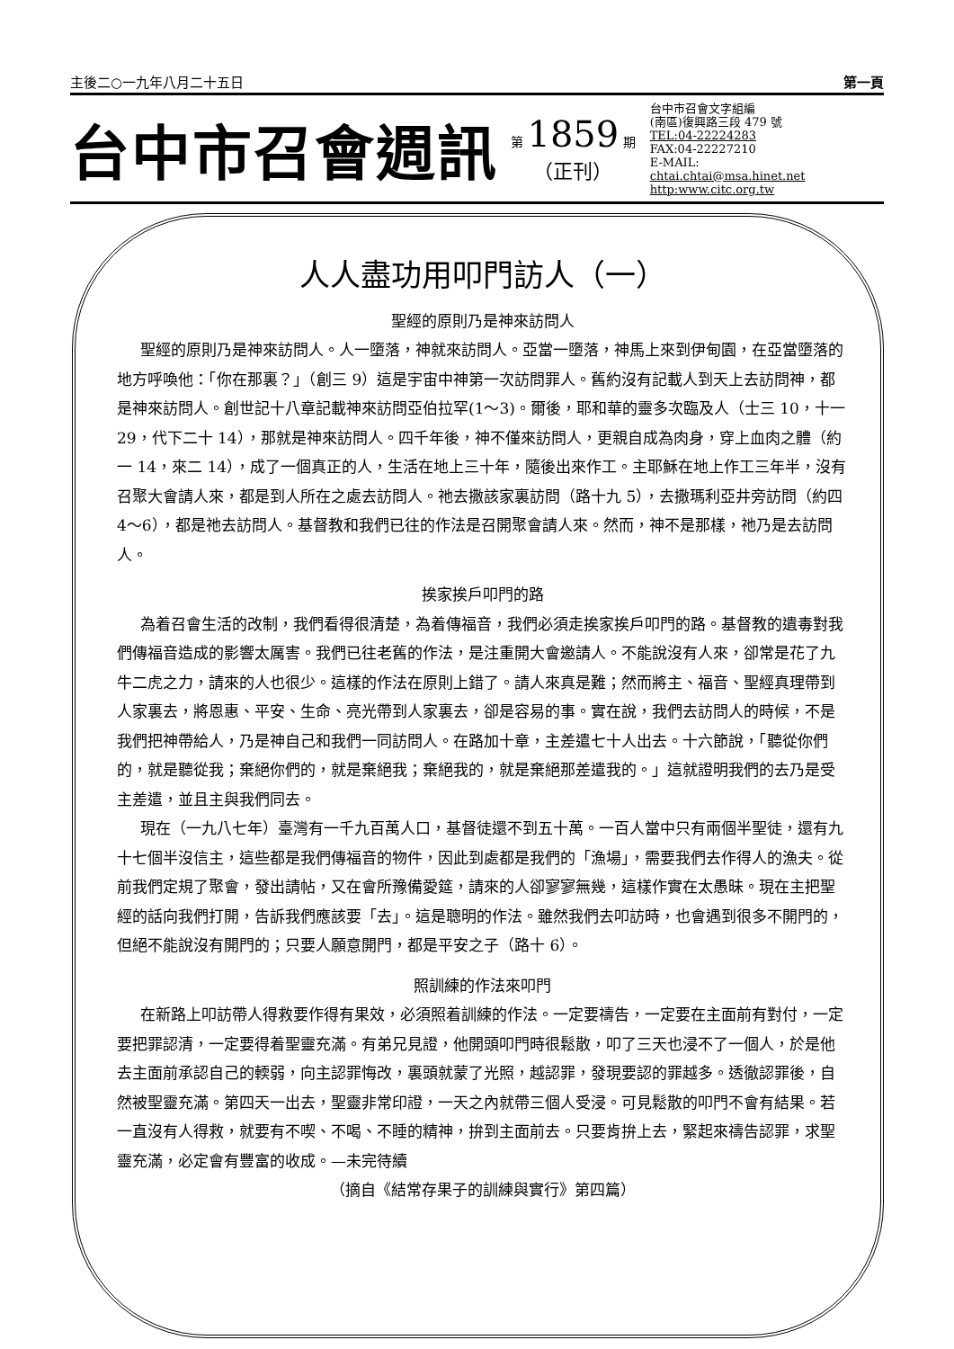主後二○一九年八月二十五日 第一頁
台中市召會週訊
第 1859 期
（正刊）
台中市召會文字組編
(南區)復興路三段 479 號
TEL:04-22224283
FAX:04-22227210
E-MAIL:
chtai.chtai@msa.hinet.net
http:www.citc.org.tw
人人盡功用叩門訪人（一）
聖經的原則乃是神來訪問人
聖經的原則乃是神來訪問人。人一墮落，神就來訪問人。亞當一墮落，神馬上來到伊甸園，在亞當墮落的地方呼喚他：「你在那裏？」（創三 9）這是宇宙中神第一次訪問罪人。舊約沒有記載人到天上去訪問神，都是神來訪問人。創世記十八章記載神來訪問亞伯拉罕(1～3)。爾後，耶和華的靈多次臨及人（士三 10，十一 29，代下二十 14），那就是神來訪問人。四千年後，神不僅來訪問人，更親自成為肉身，穿上血肉之體（約一 14，來二 14），成了一個真正的人，生活在地上三十年，隨後出來作工。主耶穌在地上作工三年半，沒有召聚大會請人來，都是到人所在之處去訪問人。祂去撒該家裏訪問（路十九 5），去撒瑪利亞井旁訪問（約四 4～6），都是祂去訪問人。基督教和我們已往的作法是召開聚會請人來。然而，神不是那樣，祂乃是去訪問人。
挨家挨戶叩門的路
為着召會生活的改制，我們看得很清楚，為着傳福音，我們必須走挨家挨戶叩門的路。基督教的遺毒對我們傳福音造成的影響太厲害。我們已往老舊的作法，是注重開大會邀請人。不能說沒有人來，卻常是花了九牛二虎之力，請來的人也很少。這樣的作法在原則上錯了。請人來真是難；然而將主、福音、聖經真理帶到人家裏去，將恩惠、平安、生命、亮光帶到人家裏去，卻是容易的事。實在說，我們去訪問人的時候，不是我們把神帶給人，乃是神自己和我們一同訪問人。在路加十章，主差遣七十人出去。十六節說，「聽從你們的，就是聽從我；棄絕你們的，就是棄絕我；棄絕我的，就是棄絕那差遣我的。」這就證明我們的去乃是受主差遣，並且主與我們同去。
現在（一九八七年）臺灣有一千九百萬人口，基督徒還不到五十萬。一百人當中只有兩個半聖徒，還有九十七個半沒信主，這些都是我們傳福音的物件，因此到處都是我們的「漁場」，需要我們去作得人的漁夫。從前我們定規了聚會，發出請帖，又在會所豫備愛筵，請來的人卻寥寥無幾，這樣作實在太愚昧。現在主把聖經的話向我們打開，告訴我們應該要「去」。這是聰明的作法。雖然我們去叩訪時，也會遇到很多不開門的，但絕不能說沒有開門的；只要人願意開門，都是平安之子（路十 6）。
照訓練的作法來叩門
在新路上叩訪帶人得救要作得有果效，必須照着訓練的作法。一定要禱告，一定要在主面前有對付，一定要把罪認清，一定要得着聖靈充滿。有弟兄見證，他開頭叩門時很鬆散，叩了三天也浸不了一個人，於是他去主面前承認自己的輭弱，向主認罪悔改，裏頭就蒙了光照，越認罪，發現要認的罪越多。透徹認罪後，自然被聖靈充滿。第四天一出去，聖靈非常印證，一天之內就帶三個人受浸。可見鬆散的叩門不會有結果。若一直沒有人得救，就要有不喫、不喝、不睡的精神，拚到主面前去。只要肯拚上去，緊起來禱告認罪，求聖靈充滿，必定會有豐富的收成。—未完待續
（摘自《結常存果子的訓練與實行》第四篇）